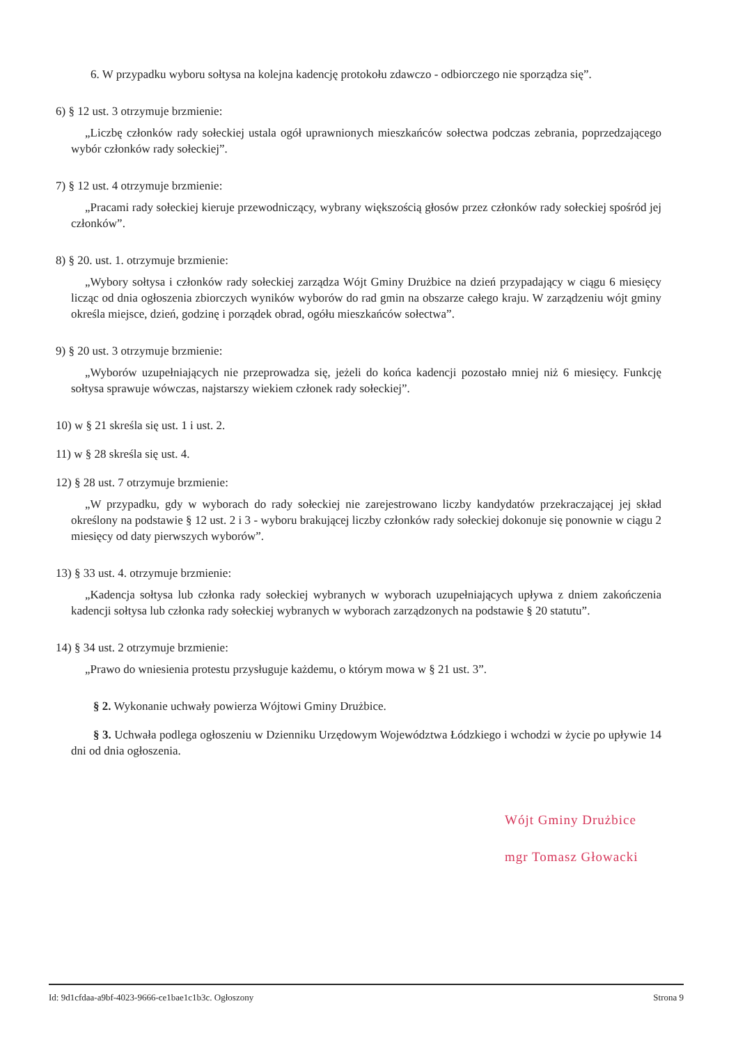6. W przypadku wyboru sołtysa na kolejna kadencję protokołu zdawczo - odbiorczego nie sporządza się”.
6) § 12 ust. 3 otrzymuje brzmienie:
„Liczbę członków rady sołeckiej ustala ogół uprawnionych mieszkańców sołectwa podczas zebrania, poprzedzającego wybór członków rady sołeckiej”.
7) § 12 ust. 4 otrzymuje brzmienie:
„Pracami rady sołeckiej kieruje przewodniczący, wybrany większością głosów przez członków rady sołeckiej spośród jej członków”.
8) § 20. ust. 1. otrzymuje brzmienie:
„Wybory sołtysa i członków rady sołeckiej zarządza Wójt Gminy Drużbice na dzień przypadający w ciągu 6 miesięcy licząc od dnia ogłoszenia zbiorczych wyników wyborów do rad gmin na obszarze całego kraju. W zarządzeniu wójt gminy określa miejsce, dzień, godzinę i porządek obrad, ogółu mieszkańców sołectwa”.
9) § 20 ust. 3 otrzymuje brzmienie:
„Wyborów uzupełniających nie przeprowadza się, jeżeli do końca kadencji pozostało mniej niż 6 miesięcy. Funkcję sołtysa sprawuje wówczas, najstarszy wiekiem członek rady sołeckiej”.
10) w § 21 skreśla się ust. 1 i ust. 2.
11) w § 28 skreśla się ust. 4.
12) § 28 ust. 7 otrzymuje brzmienie:
„W przypadku, gdy w wyborach do rady sołeckiej nie zarejestrowano liczby kandydatów przekraczającej jej skład określony na podstawie § 12 ust. 2 i 3 - wyboru brakującej liczby członków rady sołeckiej dokonuje się ponownie w ciągu 2 miesięcy od daty pierwszych wyborów”.
13) § 33 ust. 4. otrzymuje brzmienie:
„Kadencja sołtysa lub członka rady sołeckiej wybranych w wyborach uzupełniających upływa z dniem zakończenia kadencji sołtysa lub członka rady sołeckiej wybranych w wyborach zarządzonych na podstawie § 20 statutu”.
14) § 34 ust. 2 otrzymuje brzmienie:
„Prawo do wniesienia protestu przysługuje każdemu, o którym mowa w § 21 ust. 3”.
§ 2. Wykonanie uchwały powierza Wójtowi Gminy Drużbice.
§ 3. Uchwała podlega ogłoszeniu w Dzienniku Urzędowym Województwa Łódzkiego i wchodzi w życie po upływie 14 dni od dnia ogłoszenia.
Wójt Gminy Drużbice
mgr Tomasz Głowacki
Id: 9d1cfdaa-a9bf-4023-9666-ce1bae1c1b3c. Ogłoszony Strona 9